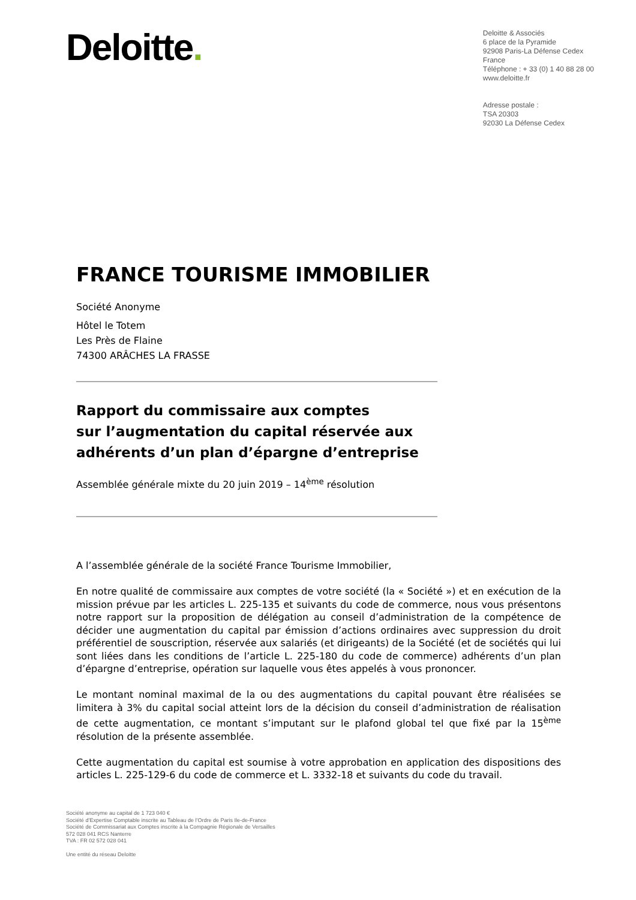Deloitte.
Deloitte & Associés
6 place de la Pyramide
92908 Paris-La Défense Cedex
France
Téléphone : + 33 (0) 1 40 88 28 00
www.deloitte.fr
Adresse postale :
TSA 20303
92030 La Défense Cedex
FRANCE TOURISME IMMOBILIER
Société Anonyme
Hôtel le Totem
Les Près de Flaine
74300 ARÂCHES LA FRASSE
Rapport du commissaire aux comptes
sur l’augmentation du capital réservée aux
adhérents d’un plan d’épargne d’entreprise
Assemblée générale mixte du 20 juin 2019 – 14<sup>ème</sup> résolution
A l’assemblée générale de la société France Tourisme Immobilier,
En notre qualité de commissaire aux comptes de votre société (la « Société ») et en exécution de la mission prévue par les articles L. 225-135 et suivants du code de commerce, nous vous présentons notre rapport sur la proposition de délégation au conseil d’administration de la compétence de décider une augmentation du capital par émission d’actions ordinaires avec suppression du droit préférentiel de souscription, réservée aux salariés (et dirigeants) de la Société (et de sociétés qui lui sont liées dans les conditions de l’article L. 225-180 du code de commerce) adhérents d’un plan d’épargne d’entreprise, opération sur laquelle vous êtes appelés à vous prononcer.
Le montant nominal maximal de la ou des augmentations du capital pouvant être réalisées se limitera à 3% du capital social atteint lors de la décision du conseil d’administration de réalisation de cette augmentation, ce montant s’imputant sur le plafond global tel que fixé par la 15<sup>ème</sup> résolution de la présente assemblée.
Cette augmentation du capital est soumise à votre approbation en application des dispositions des articles L. 225-129-6 du code de commerce et L. 3332-18 et suivants du code du travail.
Société anonyme au capital de 1 723 040 €
Société d’Expertise Comptable inscrite au Tableau de l’Ordre de Paris Ile-de-France
Société de Commissariat aux Comptes inscrite à la Compagnie Régionale de Versailles
572 028 041 RCS Nanterre
TVA : FR 02 572 028 041
Une entité du réseau Deloitte